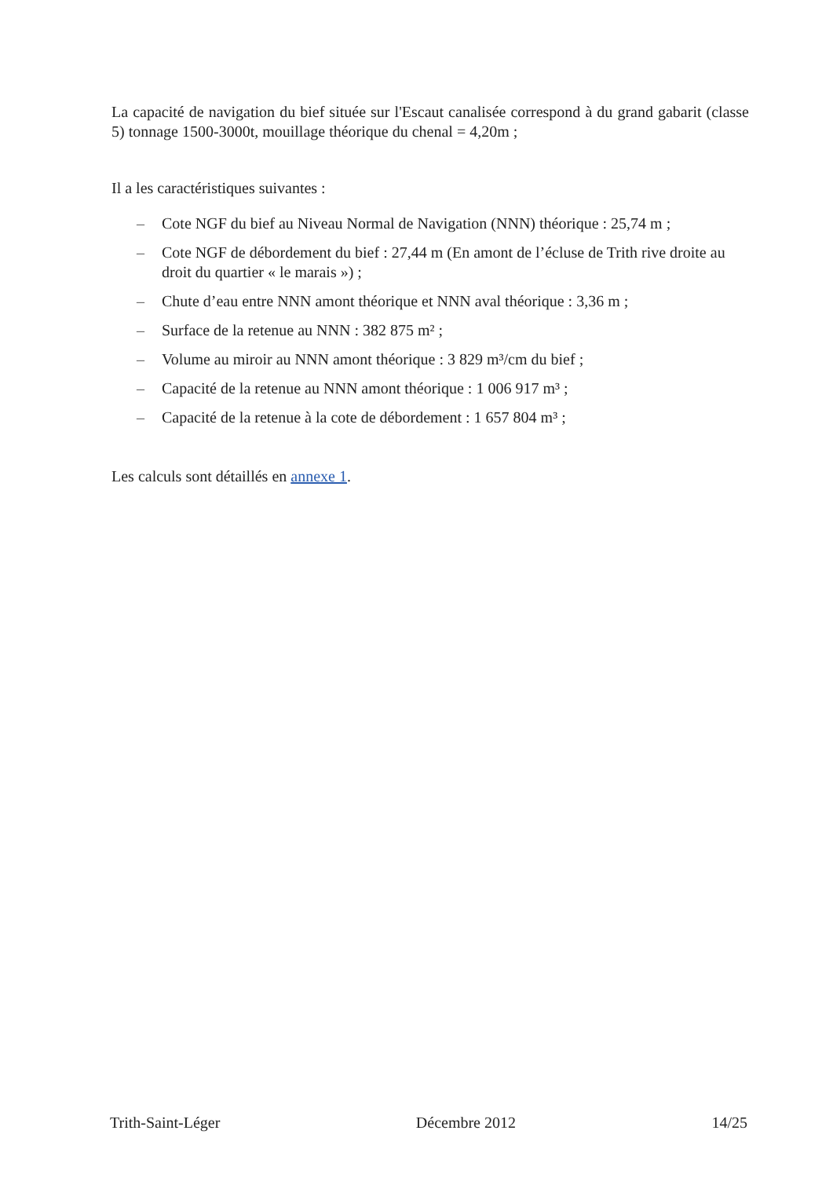La capacité de navigation du bief située sur l'Escaut canalisée correspond à du grand gabarit (classe 5) tonnage 1500-3000t, mouillage théorique du chenal = 4,20m ;
Il a les caractéristiques suivantes :
– Cote NGF du bief au Niveau Normal de Navigation (NNN) théorique : 25,74 m ;
– Cote NGF de débordement du bief : 27,44 m (En amont de l’écluse de Trith rive droite au droit du quartier « le marais ») ;
– Chute d’eau entre NNN amont théorique et NNN aval théorique : 3,36 m ;
– Surface de la retenue au NNN : 382 875 m² ;
– Volume au miroir au NNN amont théorique : 3 829 m³/cm du bief ;
– Capacité de la retenue au NNN amont théorique : 1 006 917 m³ ;
– Capacité de la retenue à la cote de débordement : 1 657 804 m³ ;
Les calculs sont détaillés en annexe 1.
Trith-Saint-Léger Décembre 2012 14/25